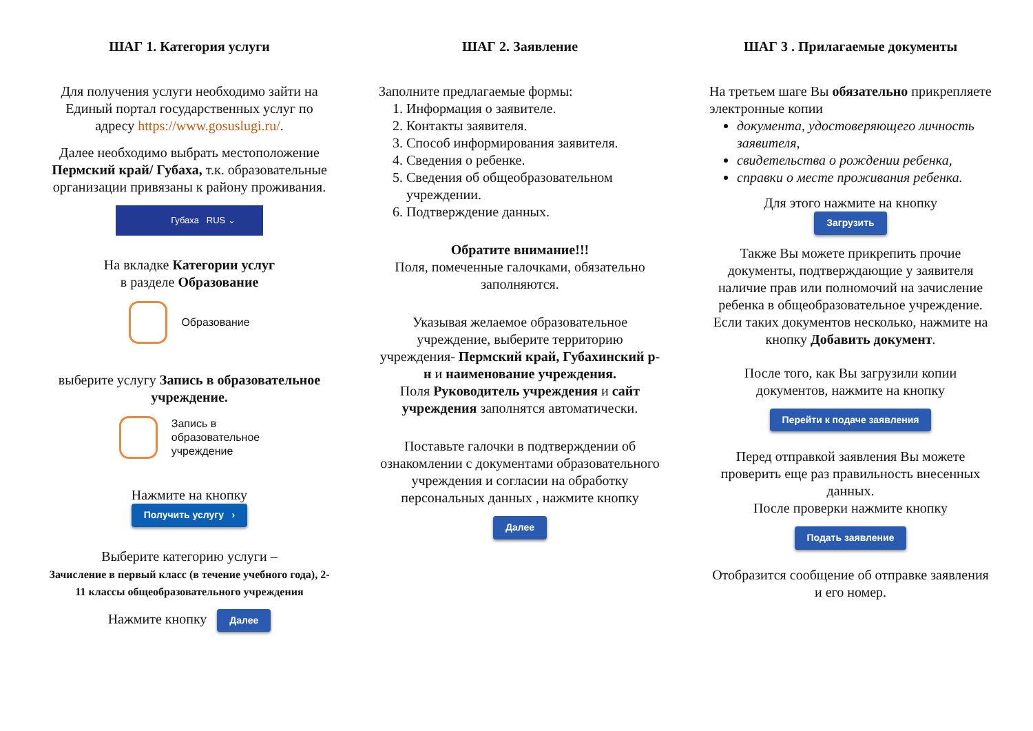ШАГ 1. Категория услуги
Для получения услуги необходимо зайти на Единый портал государственных услуг по адресу https://www.gosuslugi.ru/.
Далее необходимо выбрать местоположение Пермский край/ Губаха, т.к. образовательные организации привязаны к району проживания.
Губаха RUS ⌄
На вкладке Категории услуг
в разделе Образование
Образование
выберите услугу Запись в образовательное учреждение.
Запись в
образовательное
учреждение
Нажмите на кнопку
Получить услугу ›
Выберите категорию услуги –
Зачисление в первый класс (в течение учебного года), 2-11 классы общеобразовательного учреждения
Нажмите кнопку Далее
ШАГ 2. Заявление
Заполните предлагаемые формы:
1. Информация о заявителе.
2. Контакты заявителя.
3. Способ информирования заявителя.
4. Сведения о ребенке.
5. Сведения об общеобразовательном учреждении.
6. Подтверждение данных.
Обратите внимание!!!
Поля, помеченные галочками, обязательно заполняются.
Указывая желаемое образовательное учреждение, выберите территорию учреждения- Пермский край, Губахинский р-н и наименование учреждения.
Поля Руководитель учреждения и сайт учреждения заполнятся автоматически.
Поставьте галочки в подтверждении об ознакомлении с документами образовательного учреждения и согласии на обработку персональных данных , нажмите кнопку
Далее
ШАГ 3 . Прилагаемые документы
На третьем шаге Вы обязательно прикрепляете электронные копии
документа, удостоверяющего личность заявителя,
свидетельства о рождении ребенка,
справки о месте проживания ребенка.
Для этого нажмите на кнопку
Загрузить
Также Вы можете прикрепить прочие документы, подтверждающие у заявителя наличие прав или полномочий на зачисление ребенка в общеобразовательное учреждение. Если таких документов несколько, нажмите на кнопку Добавить документ.
После того, как Вы загрузили копии документов, нажмите на кнопку
Перейти к подаче заявления
Перед отправкой заявления Вы можете проверить еще раз правильность внесенных данных.
После проверки нажмите кнопку
Подать заявление
Отобразится сообщение об отправке заявления и его номер.